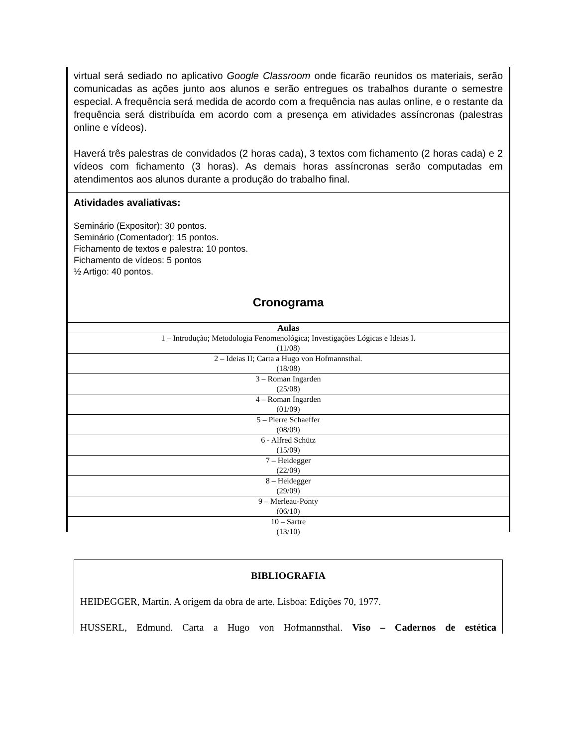virtual será sediado no aplicativo Google Classroom onde ficarão reunidos os materiais, serão comunicadas as ações junto aos alunos e serão entregues os trabalhos durante o semestre especial. A frequência será medida de acordo com a frequência nas aulas online, e o restante da frequência será distribuída em acordo com a presença em atividades assíncronas (palestras online e vídeos).
Haverá três palestras de convidados (2 horas cada), 3 textos com fichamento (2 horas cada) e 2 vídeos com fichamento (3 horas). As demais horas assíncronas serão computadas em atendimentos aos alunos durante a produção do trabalho final.
Atividades avaliativas:
Seminário (Expositor): 30 pontos.
Seminário (Comentador): 15 pontos.
Fichamento de textos e palestra: 10 pontos.
Fichamento de vídeos: 5 pontos
½ Artigo: 40 pontos.
Cronograma
| Aulas |
| --- |
| 1 – Introdução; Metodologia Fenomenológica; Investigações Lógicas e Ideias I. (11/08) |
| 2 – Ideias II; Carta a Hugo von Hofmannsthal. (18/08) |
| 3 – Roman Ingarden (25/08) |
| 4 – Roman Ingarden (01/09) |
| 5 – Pierre Schaeffer (08/09) |
| 6 - Alfred Schütz (15/09) |
| 7 – Heidegger (22/09) |
| 8 – Heidegger (29/09) |
| 9 – Merleau-Ponty (06/10) |
| 10 – Sartre (13/10) |
BIBLIOGRAFIA
HEIDEGGER, Martin. A origem da obra de arte. Lisboa: Edições 70, 1977.
HUSSERL, Edmund. Carta a Hugo von Hofmannsthal. Viso – Cadernos de estética